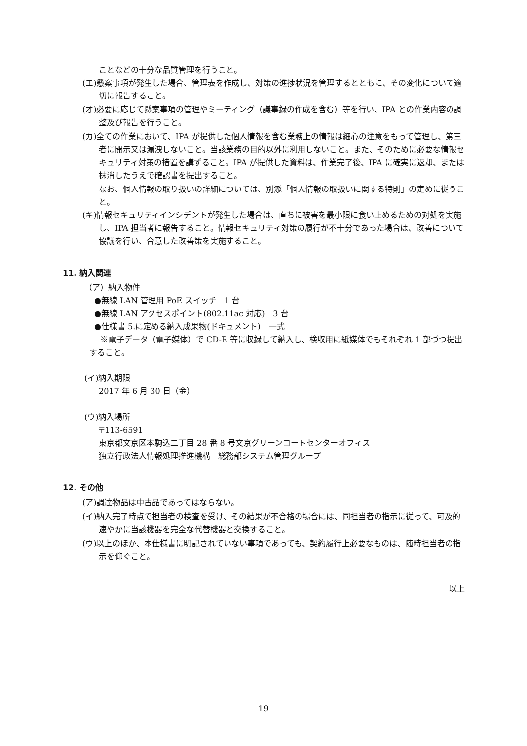ことなどの十分な品質管理を行うこと。
(エ)懸案事項が発生した場合、管理表を作成し、対策の進捗状況を管理するとともに、その変化について適切に報告すること。
(オ)必要に応じて懸案事項の管理やミーティング（議事録の作成を含む）等を行い、IPA との作業内容の調整及び報告を行うこと。
(カ)全ての作業において、IPA が提供した個人情報を含む業務上の情報は細心の注意をもって管理し、第三者に開示又は漏洩しないこと。当該業務の目的以外に利用しないこと。また、そのために必要な情報セキュリティ対策の措置を講ずること。IPA が提供した資料は、作業完了後、IPA に確実に返却、または抹消したうえで確認書を提出すること。
なお、個人情報の取り扱いの詳細については、別添「個人情報の取扱いに関する特則」の定めに従うこと。
(キ)情報セキュリティインシデントが発生した場合は、直ちに被害を最小限に食い止めるための対処を実施し、IPA 担当者に報告すること。情報セキュリティ対策の履行が不十分であった場合は、改善について協議を行い、合意した改善策を実施すること。
11. 納入関連
（ア）納入物件
●無線 LAN 管理用 PoE スイッチ　1 台
●無線 LAN アクセスポイント(802.11ac 対応)　3 台
●仕様書 5.に定める納入成果物(ドキュメント)　一式
※電子データ（電子媒体）で CD-R 等に収録して納入し、検収用に紙媒体でもそれぞれ 1 部づつ提出すること。
(イ)納入期限
2017 年 6 月 30 日（金）
(ウ)納入場所
〒113-6591
東京都文京区本駒込二丁目 28 番 8 号文京グリーンコートセンターオフィス
独立行政法人情報処理推進機構　総務部システム管理グループ
12. その他
(ア)調達物品は中古品であってはならない。
(イ)納入完了時点で担当者の検査を受け、その結果が不合格の場合には、同担当者の指示に従って、可及的速やかに当該機器を完全な代替機器と交換すること。
(ウ)以上のほか、本仕様書に明記されていない事項であっても、契約履行上必要なものは、随時担当者の指示を仰ぐこと。
以上
19